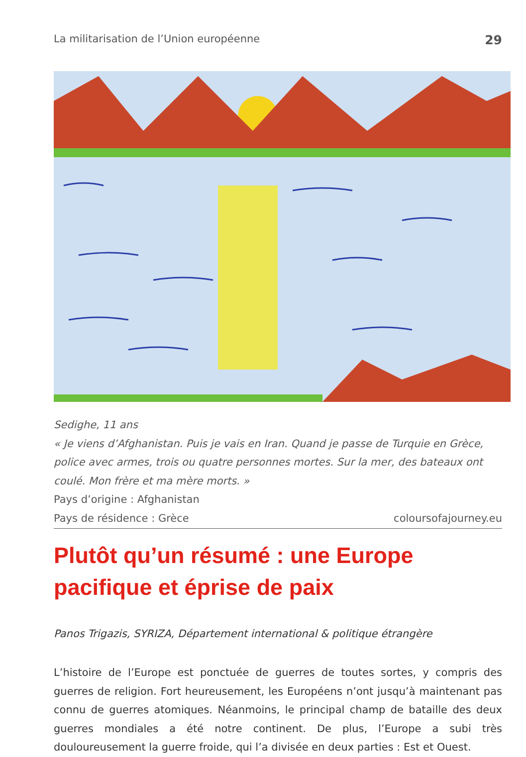La militarisation de l’Union européenne 29
Sedighe, 11 ans
« Je viens d’Afghanistan. Puis je vais en Iran. Quand je passe de Turquie en Grèce, police avec armes, trois ou quatre personnes mortes. Sur la mer, des bateaux ont coulé. Mon frère et ma mère morts. »
Pays d’origine : Afghanistan
Pays de résidence : Grèce coloursofajourney.eu
Plutôt qu’un résumé : une Europe
pacifique et éprise de paix
Panos Trigazis, SYRIZA, Département international & politique étrangère
L’histoire de l’Europe est ponctuée de guerres de toutes sortes, y compris des guerres de religion. Fort heureusement, les Européens n’ont jusqu’à maintenant pas connu de guerres atomiques. Néanmoins, le principal champ de bataille des deux guerres mondiales a été notre continent. De plus, l’Europe a subi très douloureusement la guerre froide, qui l’a divisée en deux parties : Est et Ouest.